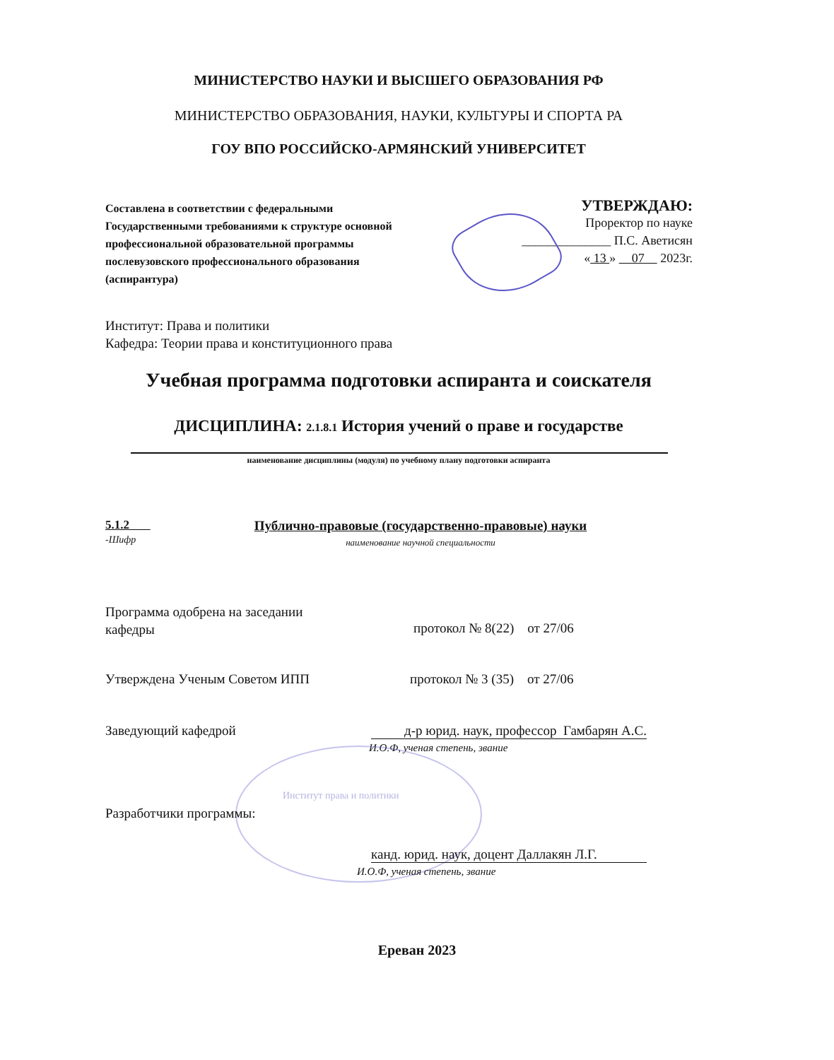МИНИСТЕРСТВО НАУКИ И ВЫСШЕГО ОБРАЗОВАНИЯ РФ
МИНИСТЕРСТВО ОБРАЗОВАНИЯ, НАУКИ, КУЛЬТУРЫ И СПОРТА РА
ГОУ ВПО РОССИЙСКО-АРМЯНСКИЙ УНИВЕРСИТЕТ
Составлена в соответствии с федеральными Государственными требованиями к структуре основной профессиональной образовательной программы послевузовского профессионального образования (аспирантура)
УТВЕРЖДАЮ:
Проректор по науке
______________ П.С. Аветисян
« 13 » 07 2023г.
Институт: Права и политики
Кафедра: Теории права и конституционного права
Учебная программа подготовки аспиранта и соискателя
ДИСЦИПЛИНА: 2.1.8.1 История учений о праве и государстве
наименование дисциплины (модуля) по учебному плану подготовки аспиранта
5.1.2
-Шифр
Публично-правовые (государственно-правовые) науки
наименование научной специальности
Программа одобрена на заседании
кафедры
протокол № 8(22) от 27/06
Утверждена Ученым Советом ИПП протокол № 3 (35) от 27/06
Заведующий кафедрой
д-р юрид. наук, профессор Гамбарян А.С.
И.О.Ф, ученая степень, звание
Институт права и политики
Разработчики программы:
канд. юрид. наук, доцент Даллакян Л.Г.
И.О.Ф, ученая степень, звание
Ереван 2023